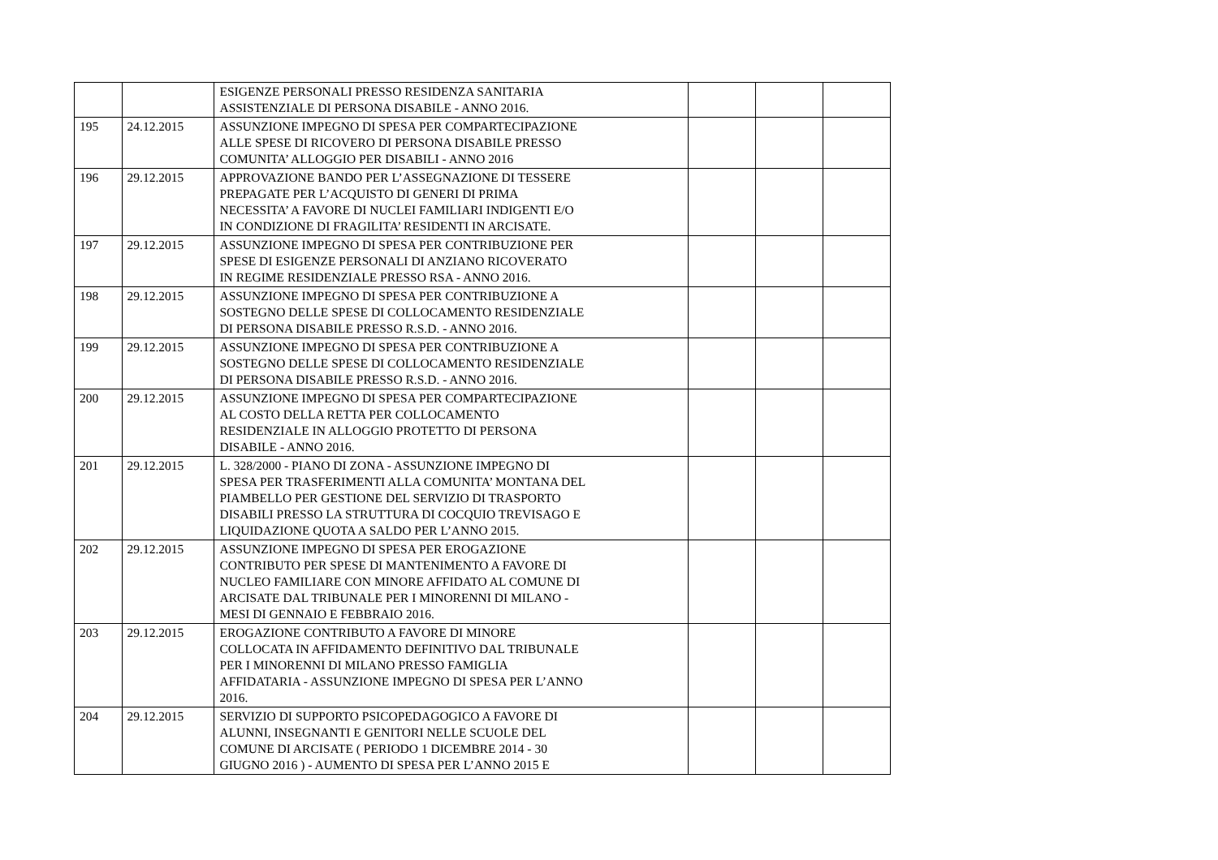| | | ESIGENZE PERSONALI PRESSO RESIDENZA SANITARIA ASSISTENZIALE DI PERSONA DISABILE - ANNO 2016. | | | |
| 195 | 24.12.2015 | ASSUNZIONE IMPEGNO DI SPESA PER COMPARTECIPAZIONE ALLE SPESE DI RICOVERO DI PERSONA DISABILE PRESSO COMUNITA’ ALLOGGIO PER DISABILI - ANNO 2016 | | | |
| 196 | 29.12.2015 | APPROVAZIONE BANDO PER L’ASSEGNAZIONE DI TESSERE PREPAGATE PER L’ACQUISTO DI GENERI DI PRIMA NECESSITA’ A FAVORE DI NUCLEI FAMILIARI INDIGENTI E/O IN CONDIZIONE DI FRAGILITA’ RESIDENTI IN ARCISATE. | | | |
| 197 | 29.12.2015 | ASSUNZIONE IMPEGNO DI SPESA PER CONTRIBUZIONE PER SPESE DI ESIGENZE PERSONALI DI ANZIANO RICOVERATO IN REGIME RESIDENZIALE PRESSO RSA - ANNO 2016. | | | |
| 198 | 29.12.2015 | ASSUNZIONE IMPEGNO DI SPESA PER CONTRIBUZIONE A SOSTEGNO DELLE SPESE DI COLLOCAMENTO RESIDENZIALE DI PERSONA DISABILE PRESSO R.S.D. - ANNO 2016. | | | |
| 199 | 29.12.2015 | ASSUNZIONE IMPEGNO DI SPESA PER CONTRIBUZIONE A SOSTEGNO DELLE SPESE DI COLLOCAMENTO RESIDENZIALE DI PERSONA DISABILE PRESSO R.S.D. - ANNO 2016. | | | |
| 200 | 29.12.2015 | ASSUNZIONE IMPEGNO DI SPESA PER COMPARTECIPAZIONE AL COSTO DELLA RETTA PER COLLOCAMENTO RESIDENZIALE IN ALLOGGIO PROTETTO DI PERSONA DISABILE - ANNO 2016. | | | |
| 201 | 29.12.2015 | L. 328/2000 - PIANO DI ZONA - ASSUNZIONE IMPEGNO DI SPESA PER TRASFERIMENTI ALLA COMUNITA’ MONTANA DEL PIAMBELLO PER GESTIONE DEL SERVIZIO DI TRASPORTO DISABILI PRESSO LA STRUTTURA DI COCQUIO TREVISAGO E LIQUIDAZIONE QUOTA A SALDO PER L’ANNO 2015. | | | |
| 202 | 29.12.2015 | ASSUNZIONE IMPEGNO DI SPESA PER EROGAZIONE CONTRIBUTO PER SPESE DI MANTENIMENTO A FAVORE DI NUCLEO FAMILIARE CON MINORE AFFIDATO AL COMUNE DI ARCISATE DAL TRIBUNALE PER I MINORENNI DI MILANO - MESI DI GENNAIO E FEBBRAIO 2016. | | | |
| 203 | 29.12.2015 | EROGAZIONE CONTRIBUTO A FAVORE DI MINORE COLLOCATA IN AFFIDAMENTO DEFINITIVO DAL TRIBUNALE PER I MINORENNI DI MILANO PRESSO FAMIGLIA AFFIDATARIA - ASSUNZIONE IMPEGNO DI SPESA PER L’ANNO 2016. | | | |
| 204 | 29.12.2015 | SERVIZIO DI SUPPORTO PSICOPEDAGOGICO A FAVORE DI ALUNNI, INSEGNANTI E GENITORI NELLE SCUOLE DEL COMUNE DI ARCISATE ( PERIODO 1 DICEMBRE 2014 - 30 GIUGNO 2016 ) - AUMENTO DI SPESA PER L’ANNO 2015 E | | | |